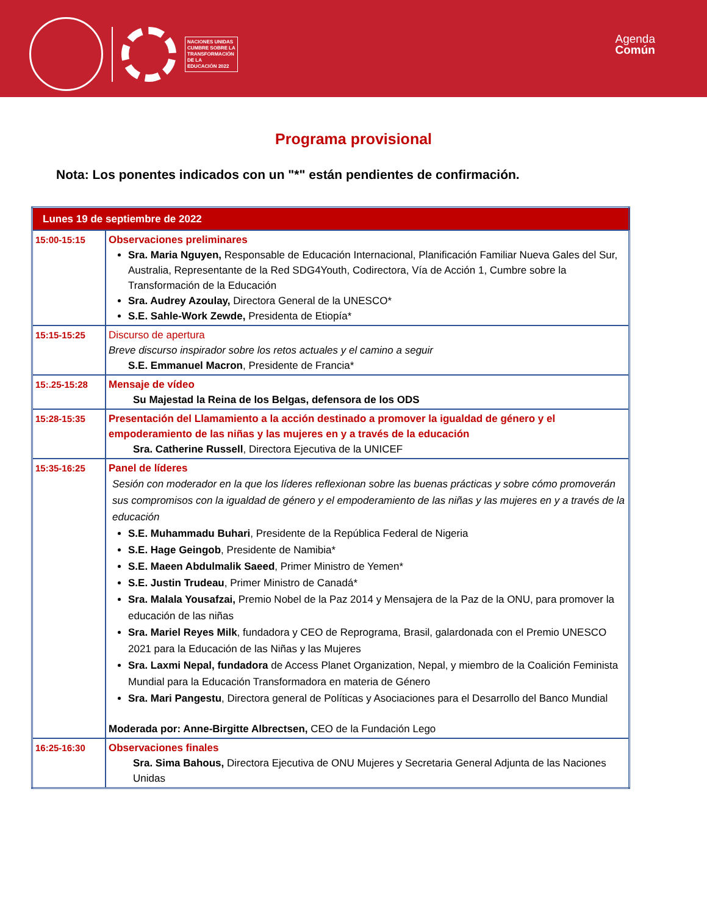NACIONES UNIDAS
CUMBRE SOBRE LA
TRANSFORMACIÓN
DE LA
EDUCACIÓN 2022
Agenda
Común
Programa provisional
Nota: Los ponentes indicados con un "*" están pendientes de confirmación.
| Lunes 19 de septiembre de 2022 | |
| 15:00-15:15 | Observaciones preliminares Sra. Maria Nguyen, Responsable de Educación Internacional, Planificación Familiar Nueva Gales del Sur, Australia, Representante de la Red SDG4Youth, Codirectora, Vía de Acción 1, Cumbre sobre la Transformación de la Educación Sra. Audrey Azoulay, Directora General de la UNESCO* S.E. Sahle-Work Zewde, Presidenta de Etiopía* |
| 15:15-15:25 | Discurso de apertura Breve discurso inspirador sobre los retos actuales y el camino a seguir S.E. Emmanuel Macron , Presidente de Francia* |
| 15:.25-15:28 | Mensaje de vídeo Su Majestad la Reina de los Belgas, defensora de los ODS |
| 15:28-15:35 | Presentación del Llamamiento a la acción destinado a promover la igualdad de género y el empoderamiento de las niñas y las mujeres en y a través de la educación Sra. Catherine Russell , Directora Ejecutiva de la UNICEF |
| 15:35-16:25 | Panel de líderes Sesión con moderador en la que los líderes reflexionan sobre las buenas prácticas y sobre cómo promoverán sus compromisos con la igualdad de género y el empoderamiento de las niñas y las mujeres en y a través de la educación S.E. Muhammadu Buhari , Presidente de la República Federal de Nigeria S.E. Hage Geingob , Presidente de Namibia* S.E. Maeen Abdulmalik Saeed , Primer Ministro de Yemen* S.E. Justin Trudeau , Primer Ministro de Canadá* Sra. Malala Yousafzai, Premio Nobel de la Paz 2014 y Mensajera de la Paz de la ONU, para promover la educación de las niñas Sra. Mariel Reyes Milk , fundadora y CEO de Reprograma, Brasil, galardonada con el Premio UNESCO 2021 para la Educación de las Niñas y las Mujeres Sra. Laxmi Nepal, fundadora de Access Planet Organization, Nepal, y miembro de la Coalición Feminista Mundial para la Educación Transformadora en materia de Género Sra. Mari Pangestu , Directora general de Políticas y Asociaciones para el Desarrollo del Banco Mundial Moderada por: Anne-Birgitte Albrectsen, CEO de la Fundación Lego |
| 16:25-16:30 | Observaciones finales Sra. Sima Bahous, Directora Ejecutiva de ONU Mujeres y Secretaria General Adjunta de las Naciones Unidas |